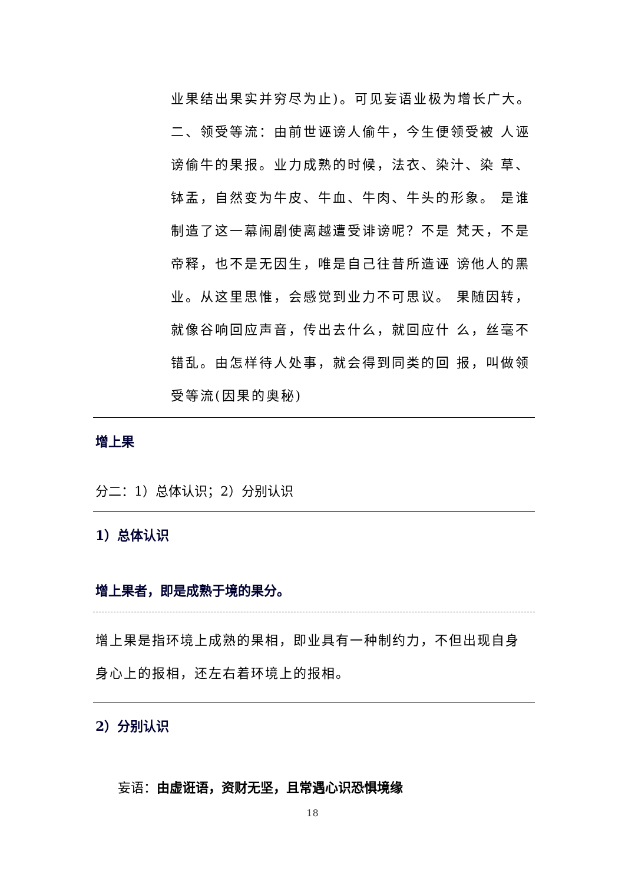业果结出果实并穷尽为止)。可见妄语业极为增长广大。
二、领受等流：由前世诬谤人偷牛，今生便领受被 人诬谤偷牛的果报。业力成熟的时候，法衣、染汁、染 草、钵盂，自然变为牛皮、牛血、牛肉、牛头的形象。 是谁制造了这一幕闹剧使离越遭受诽谤呢？不是 梵天，不是帝释，也不是无因生，唯是自己往昔所造诬 谤他人的黑业。从这里思惟，会感觉到业力不可思议。 果随因转，就像谷响回应声音，传出去什么，就回应什 么，丝毫不错乱。由怎样待人处事，就会得到同类的回 报，叫做领受等流(因果的奥秘)
增上果
分二：1）总体认识；2）分别认识
1）总体认识
增上果者，即是成熟于境的果分。
增上果是指环境上成熟的果相，即业具有一种制约力，不但出现自身身心上的报相，还左右着环境上的报相。
2）分别认识
妄语：由虚诳语，资财无坚，且常遇心识恐惧境缘
18